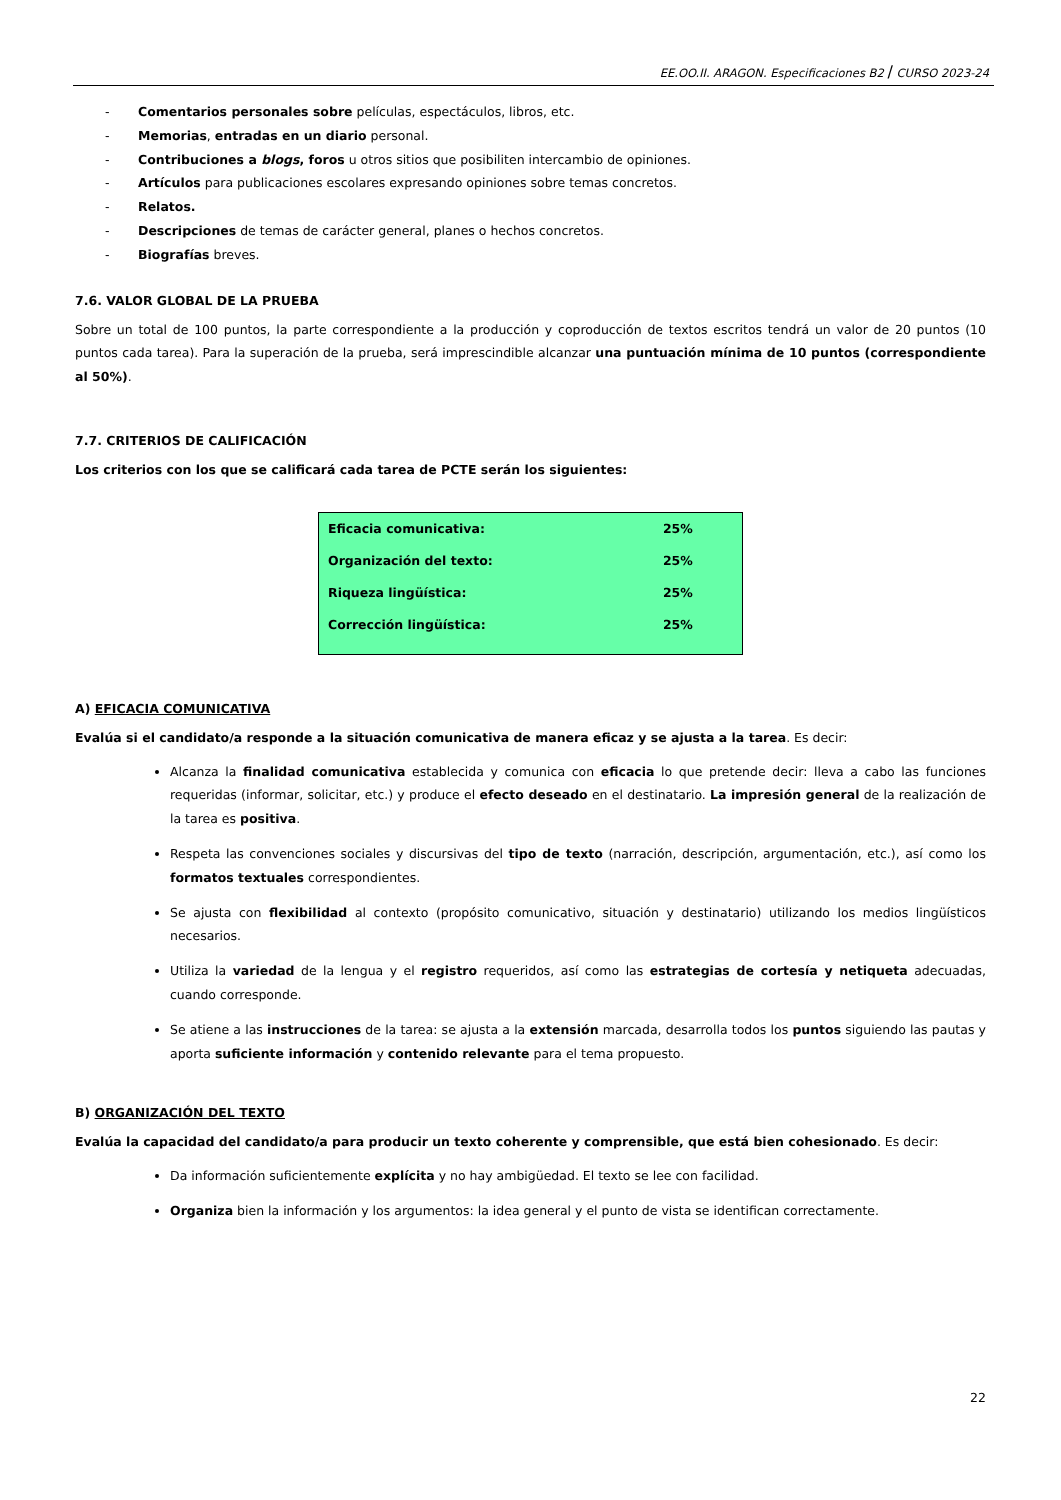EE.OO.II. ARAGON. Especificaciones B2 / CURSO 2023-24
- Comentarios personales sobre películas, espectáculos, libros, etc.
- Memorias, entradas en un diario personal.
- Contribuciones a blogs, foros u otros sitios que posibiliten intercambio de opiniones.
- Artículos para publicaciones escolares expresando opiniones sobre temas concretos.
- Relatos.
- Descripciones de temas de carácter general, planes o hechos concretos.
- Biografías breves.
7.6. VALOR GLOBAL DE LA PRUEBA
Sobre un total de 100 puntos, la parte correspondiente a la producción y coproducción de textos escritos tendrá un valor de 20 puntos (10 puntos cada tarea). Para la superación de la prueba, será imprescindible alcanzar una puntuación mínima de 10 puntos (correspondiente al 50%).
7.7. CRITERIOS DE CALIFICACIÓN
Los criterios con los que se calificará cada tarea de PCTE serán los siguientes:
| Eficacia comunicativa: | 25% |
| Organización del texto: | 25% |
| Riqueza lingüística: | 25% |
| Corrección lingüística: | 25% |
A) EFICACIA COMUNICATIVA
Evalúa si el candidato/a responde a la situación comunicativa de manera eficaz y se ajusta a la tarea. Es decir:
Alcanza la finalidad comunicativa establecida y comunica con eficacia lo que pretende decir: lleva a cabo las funciones requeridas (informar, solicitar, etc.) y produce el efecto deseado en el destinatario. La impresión general de la realización de la tarea es positiva.
Respeta las convenciones sociales y discursivas del tipo de texto (narración, descripción, argumentación, etc.), así como los formatos textuales correspondientes.
Se ajusta con flexibilidad al contexto (propósito comunicativo, situación y destinatario) utilizando los medios lingüísticos necesarios.
Utiliza la variedad de la lengua y el registro requeridos, así como las estrategias de cortesía y netiqueta adecuadas, cuando corresponde.
Se atiene a las instrucciones de la tarea: se ajusta a la extensión marcada, desarrolla todos los puntos siguiendo las pautas y aporta suficiente información y contenido relevante para el tema propuesto.
B) ORGANIZACIÓN DEL TEXTO
Evalúa la capacidad del candidato/a para producir un texto coherente y comprensible, que está bien cohesionado. Es decir:
Da información suficientemente explícita y no hay ambigüedad. El texto se lee con facilidad.
Organiza bien la información y los argumentos: la idea general y el punto de vista se identifican correctamente.
22